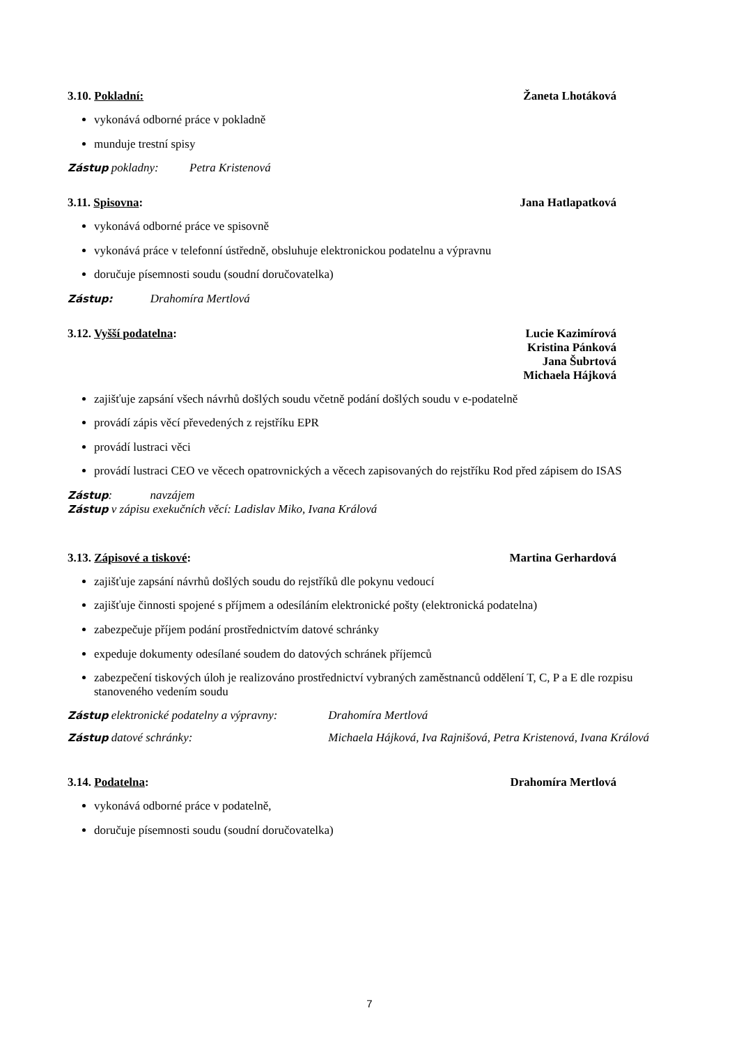3.10. Pokladní: Žaneta Lhotáková
vykonává odborné práce v pokladně
munduje trestní spisy
Zástup pokladny: Petra Kristenová
3.11. Spisovna: Jana Hatlapatková
vykonává odborné práce ve spisovně
vykonává práce v telefonní ústředně, obsluhuje elektronickou podatelnu a výpravnu
doručuje písemnosti soudu (soudní doručovatelka)
Zástup: Drahomíra Mertlová
3.12. Vyšší podatelna: Lucie Kazimírová
Kristina Pánková
Jana Šubrtová
Michaela Hájková
zajišťuje zapsání všech návrhů došlých soudu včetně podání došlých soudu v e-podatelně
provádí zápis věcí převedených z rejstříku EPR
provádí lustraci věci
provádí lustraci CEO ve věcech opatrovnických a věcech zapisovaných do rejstříku Rod před zápisem do ISAS
Zástup: navzájem
Zástup v zápisu exekučních věcí: Ladislav Miko, Ivana Králová
3.13. Zápisové a tiskové: Martina Gerhardová
zajišťuje zapsání návrhů došlých soudu do rejstříků dle pokynu vedoucí
zajišťuje činnosti spojené s příjmem a odesíláním elektronické pošty (elektronická podatelna)
zabezpečuje příjem podání prostřednictvím datové schránky
expeduje dokumenty odesílané soudem do datových schránek příjemců
zabezpečení tiskových úloh je realizováno prostřednictví vybraných zaměstnanců oddělení T, C, P a E dle rozpisu stanoveného vedením soudu
Zástup elektronické podatelny a výpravny: Drahomíra Mertlová
Zástup datové schránky: Michaela Hájková, Iva Rajnišová, Petra Kristenová, Ivana Králová
3.14. Podatelna: Drahomíra Mertlová
vykonává odborné práce v podatelně,
doručuje písemnosti soudu (soudní doručovatelka)
7